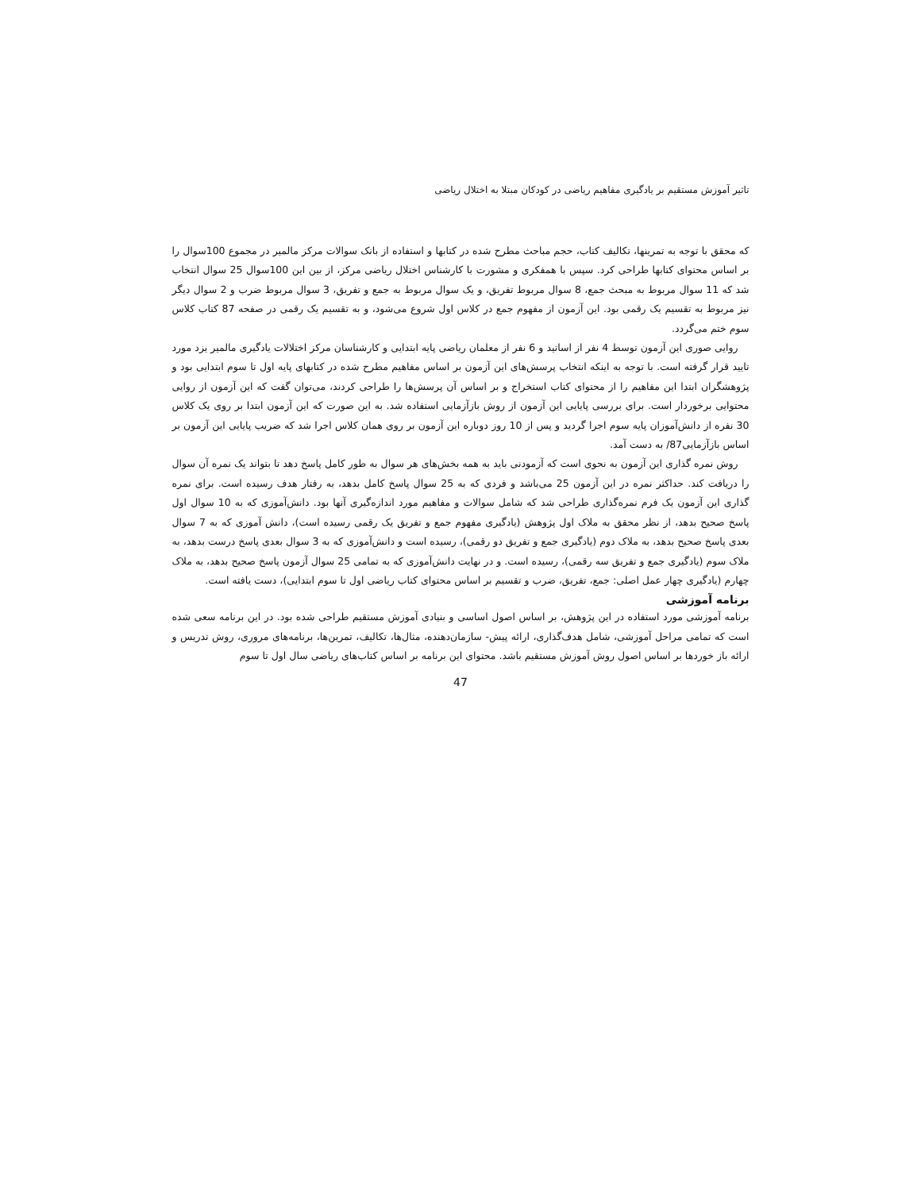تاثیر آموزش مستقیم بر یادگیری مفاهیم ریاضی در کودکان مبتلا به اختلال ریاضی
که محقق با توجه به تمرینها، تکالیف کتاب، حجم مباحث مطرح شده در کتابها و استفاده از بانک سوالات مرکز مالمیر در مجموع 100سوال را بر اساس محتوای کتابها طراحی کرد. سپس با همفکری و مشورت با کارشناس اختلال ریاضی مرکز، از بین این 100سوال 25 سوال انتخاب شد که 11 سوال مربوط به مبحث جمع، 8 سوال مربوط تفریق، و یک سوال مربوط به جمع و تفریق، 3 سوال مربوط ضرب و 2 سوال دیگر نیز مربوط به تقسیم یک رقمی بود. این آزمون از مفهوم جمع در کلاس اول شروع می‌شود، و به تقسیم یک رقمی در صفحه 87 کتاب کلاس سوم ختم می‌گردد.
روایی صوری این آزمون توسط 4 نفر از اساتید و 6 نفر از معلمان ریاضی پایه ابتدایی و کارشناسان مرکز اختلالات یادگیری مالمیر یزد مورد تایید قرار گرفته است. با توجه به اینکه انتخاب پرسش‌های این آزمون بر اساس مفاهیم مطرح شده در کتابهای پایه اول تا سوم ابتدایی بود و پژوهشگران ابتدا این مفاهیم را از محتوای کتاب استخراج و بر اساس آن پرسش‌ها را طراحی کردند، می‌توان گفت که این آزمون از روایی محتوایی برخوردار است. برای بررسی پایایی این آزمون از روش بازآزمایی استفاده شد. به این صورت که این آزمون ابتدا بر روی یک کلاس 30 نفره از دانش‌آموزان پایه سوم اجرا گردید و پس از 10 روز دوباره این آزمون بر روی همان کلاس اجرا شد که ضریب پایایی این آزمون بر اساس بازآزمایی87/ به دست آمد.
روش نمره گذاری این آزمون به نحوی است که آزمودنی باید به همه بخش‌های هر سوال به طور کامل پاسخ دهد تا بتواند یک نمره آن سوال را دریافت کند. حداکثر نمره در این آزمون 25 می‌باشد و فردی که به 25 سوال پاسخ کامل بدهد، به رفتار هدف رسیده است. برای نمره گذاری این آزمون یک فرم نمره‌گذاری طراحی شد که شامل سوالات و مفاهیم مورد اندازه‌گیری آنها بود. دانش‌آموزی که به 10 سوال اول پاسخ صحیح بدهد، از نظر محقق به ملاک اول پژوهش (یادگیری مفهوم جمع و تفریق یک رقمی رسیده است)، دانش آموزی که به 7 سوال بعدی پاسخ صحیح بدهد، به ملاک دوم (یادگیری جمع و تفریق دو رقمی)، رسیده است و دانش‌آموزی که به 3 سوال بعدی پاسخ درست بدهد، به ملاک سوم (یادگیری جمع و تفریق سه رقمی)، رسیده است. و در نهایت دانش‌آموزی که به تمامی 25 سوال آزمون پاسخ صحیح بدهد، به ملاک چهارم (یادگیری چهار عمل اصلی: جمع، تفریق، ضرب و تقسیم بر اساس محتوای کتاب ریاضی اول تا سوم ابتدایی)، دست یافته است.
برنامه آموزشی
برنامه آموزشی مورد استفاده در این پژوهش، بر اساس اصول اساسی و بنیادی آموزش مستقیم طراحی شده بود. در این برنامه سعی شده است که تمامی مراحل آموزشی، شامل هدف‌گذاری، ارائه پیش- سازمان‌دهنده، مثال‌ها، تکالیف، تمرین‌ها، برنامه‌های مروری، روش تدریس و ارائه باز خوردها بر اساس اصول روش آموزش مستقیم باشد. محتوای این برنامه بر اساس کتاب‌های ریاضی سال اول تا سوم
47